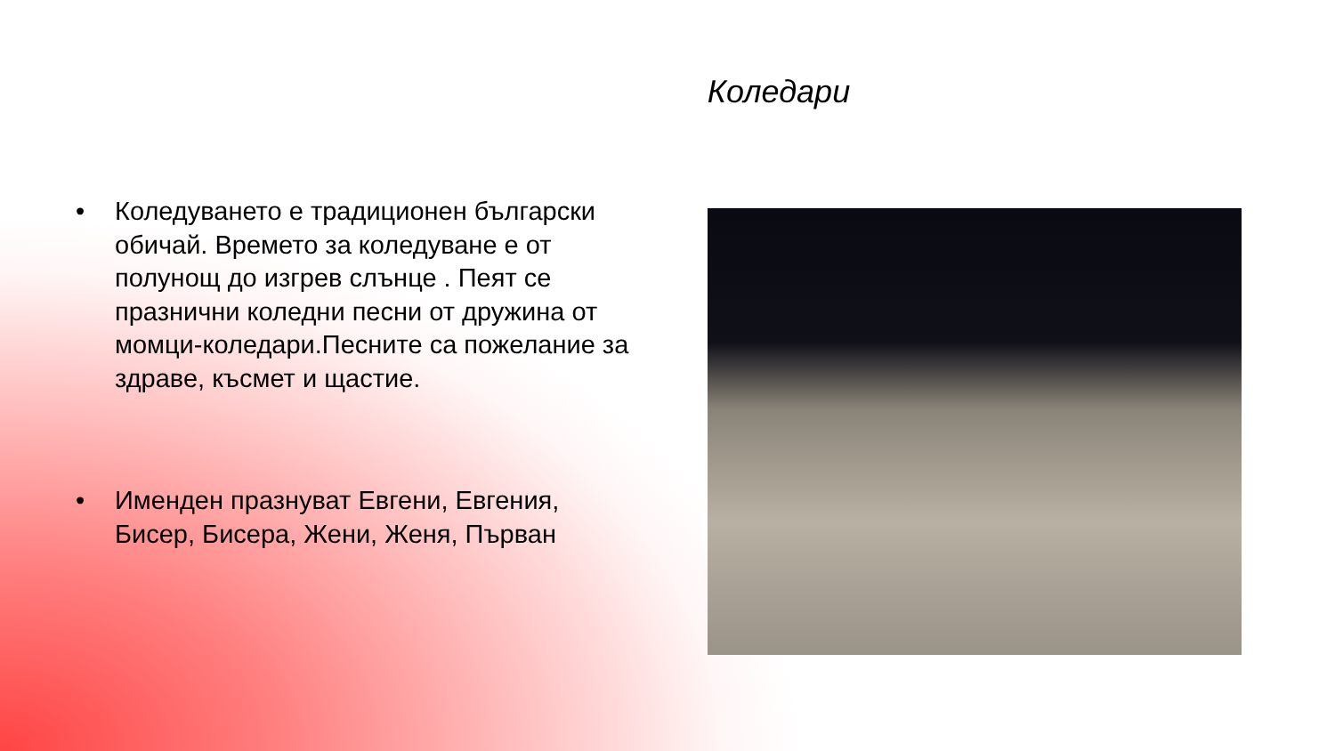Коледари
• Коледуването е традиционен български обичай. Времето за коледуване е от полунощ до изгрев слънце . Пеят се празнични коледни песни от дружина от момци-коледари.Песните са пожелание за здраве, късмет и щастие.
• Именден празнуват Евгени, Евгения, Бисер, Бисера, Жени, Женя, Първан